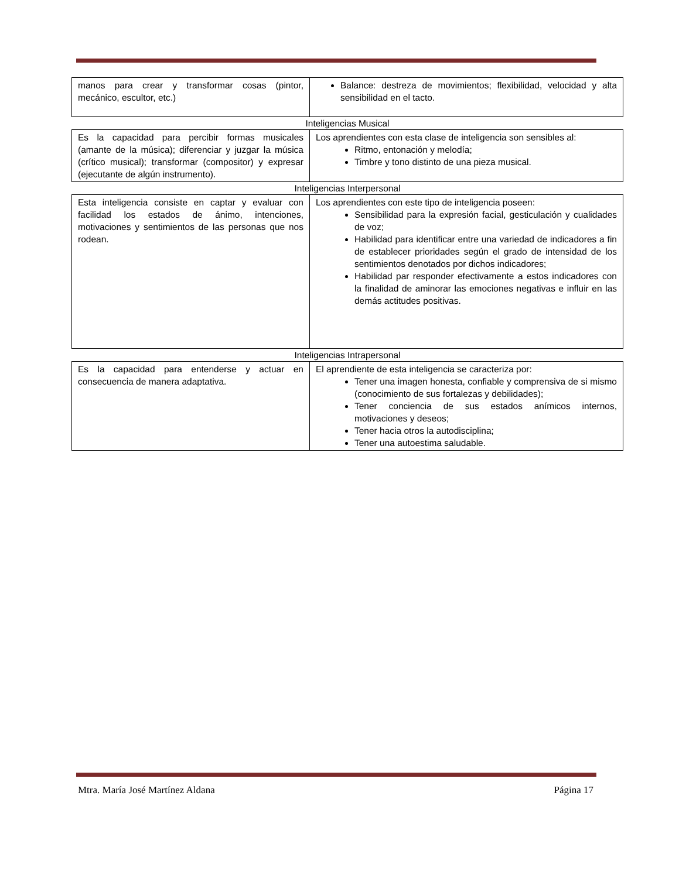| manos para crear y transformar cosas (pintor, mecánico, escultor, etc.) | Balance: destreza de movimientos; flexibilidad, velocidad y alta sensibilidad en el tacto. |
Inteligencias Musical
| Es la capacidad para percibir formas musicales (amante de la música); diferenciar y juzgar la música (crítico musical); transformar (compositor) y expresar (ejecutante de algún instrumento). | Los aprendientes con esta clase de inteligencia son sensibles al: Ritmo, entonación y melodía; Timbre y tono distinto de una pieza musical. |
Inteligencias Interpersonal
| Esta inteligencia consiste en captar y evaluar con facilidad los estados de ánimo, intenciones, motivaciones y sentimientos de las personas que nos rodean. | Los aprendientes con este tipo de inteligencia poseen: Sensibilidad para la expresión facial, gesticulación y cualidades de voz; Habilidad para identificar entre una variedad de indicadores a fin de establecer prioridades según el grado de intensidad de los sentimientos denotados por dichos indicadores; Habilidad par responder efectivamente a estos indicadores con la finalidad de aminorar las emociones negativas e influir en las demás actitudes positivas. |
Inteligencias Intrapersonal
| Es la capacidad para entenderse y actuar en consecuencia de manera adaptativa. | El aprendiente de esta inteligencia se caracteriza por: Tener una imagen honesta, confiable y comprensiva de si mismo (conocimiento de sus fortalezas y debilidades); Tener conciencia de sus estados anímicos internos, motivaciones y deseos; Tener hacia otros la autodisciplina; Tener una autoestima saludable. |
Mtra. María José Martínez Aldana Página 17